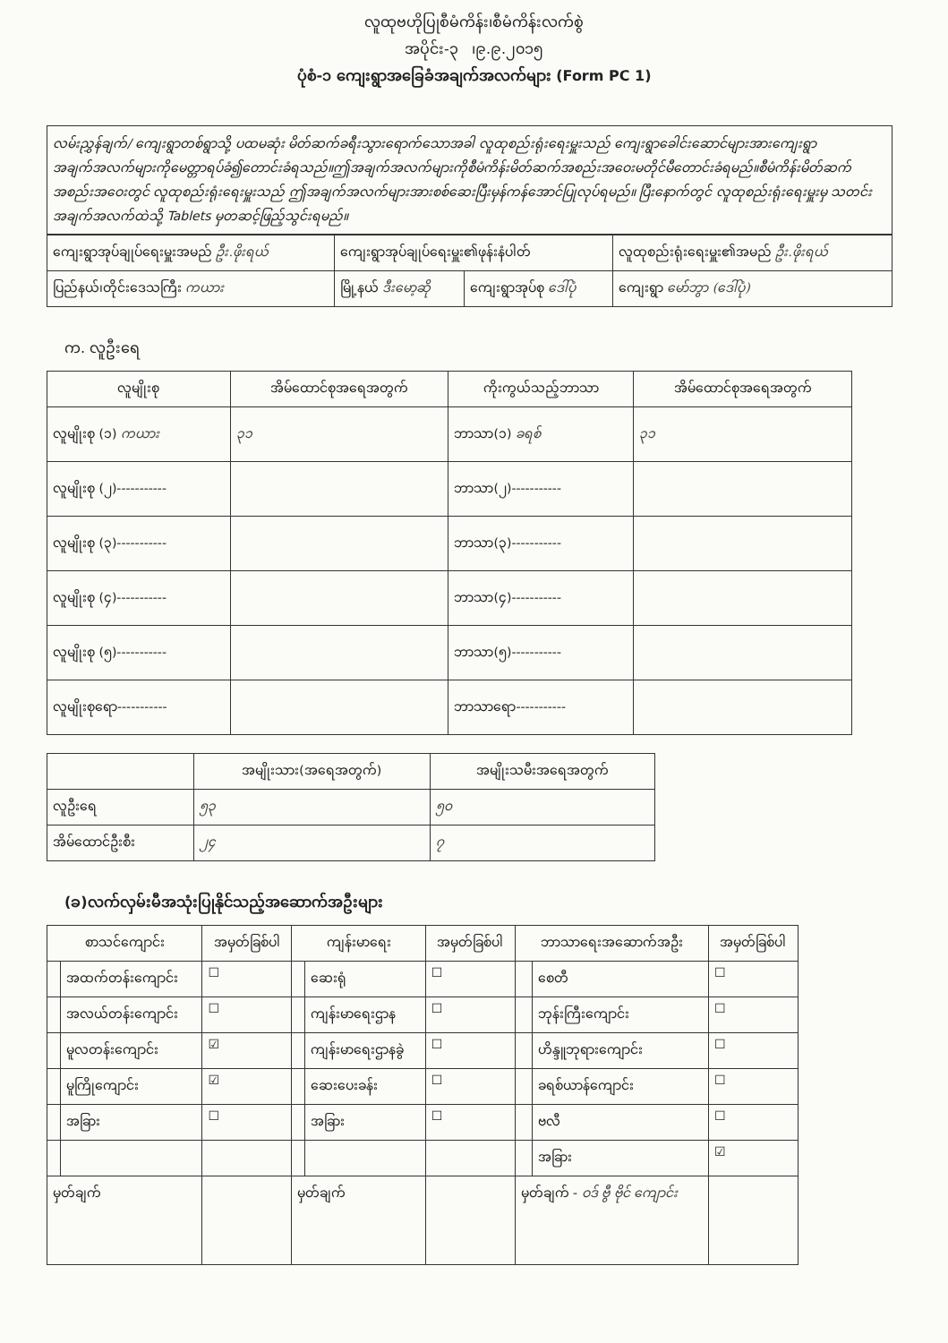လူထုဗဟိုပြုစီမံကိန်း၊စီမံကိန်းလက်စွဲ
အပိုင်း-၃ ၊၉.၉.၂၀၁၅
ပုံစံ-၁ ကျေးရွာအခြေခံအချက်အလက်များ (Form PC 1)
လမ်းညွှန်ချက်/ ကျေးရွာတစ်ရွာသို့ ပထမဆုံး မိတ်ဆက်ခရီးသွားရောက်သောအခါ လူထုစည်းရုံးရေးမှူးသည် ကျေးရွာခေါင်းဆောင်များအားကျေးရွာအချက်အလက်များကိုမေတ္တာရပ်ခံ၍တောင်းခံရသည်။ဤအချက်အလက်များကိုစီမံကိန်းမိတ်ဆက်အစည်းအဝေးမတိုင်မီတောင်းခံရမည်။စီမံကိန်းမိတ်ဆက်အစည်းအဝေးတွင် လူထုစည်းရုံးရေးမှူးသည် ဤအချက်အလက်များအားစစ်ဆေးပြီးမှန်ကန်အောင်ပြုလုပ်ရမည်။ ပြီးနောက်တွင် လူထုစည်းရုံးရေးမှူးမှ သတင်းအချက်အလက်ထဲသို့ Tablets မှတဆင့်ဖြည့်သွင်းရမည်။
| ကျေးရွာအုပ်ချုပ်ရေးမှူးအမည် ဦး.ဖိုးရယ် | ကျေးရွာအုပ်ချုပ်ရေးမှူး၏ဖုန်းနံပါတ် | | လူထုစည်းရုံးရေးမှူး၏အမည် ဦး.ဖိုးရယ် |
| ပြည်နယ်၊တိုင်းဒေသကြီး ကယား | မြို့နယ် ဒီးမော့ဆို | ကျေးရွာအုပ်စု ဒေါ်ပုံ | ကျေးရွာ မော်ဘွာ (ဒေါ်ပုံ) |
က. လူဦးရေ
| လူမျိုးစု | အိမ်ထောင်စုအရေအတွက် | ကိုးကွယ်သည့်ဘာသာ | အိမ်ထောင်စုအရေအတွက် |
| --- | --- | --- | --- |
| လူမျိုးစု (၁) ကယား | ၃၁ | ဘာသာ(၁) ခရစ် | ၃၁ |
| လူမျိုးစု (၂)----------- | | ဘာသာ(၂)----------- | |
| လူမျိုးစု (၃)----------- | | ဘာသာ(၃)----------- | |
| လူမျိုးစု (၄)----------- | | ဘာသာ(၄)----------- | |
| လူမျိုးစု (၅)----------- | | ဘာသာ(၅)----------- | |
| လူမျိုးစုရော----------- | | ဘာသာရော----------- | |
| | အမျိုးသား(အရေအတွက်) | အမျိုးသမီးအရေအတွက် |
| --- | --- | --- |
| လူဦးရေ | ၅၃ | ၅၀ |
| အိမ်ထောင်ဦးစီး | ၂၄ | ၇ |
(ခ)လက်လှမ်းမီအသုံးပြုနိုင်သည့်အဆောက်အဦးများ
| စာသင်ကျောင်း | | အမှတ်ခြစ်ပါ | ကျန်းမာရေး | | အမှတ်ခြစ်ပါ | ဘာသာရေးအဆောက်အဦး | | အမှတ်ခြစ်ပါ |
| --- | --- | --- | --- | --- | --- | --- | --- | --- |
| | အထက်တန်းကျောင်း | ☐ | | ဆေးရုံ | ☐ | | စေတီ | ☐ |
| | အလယ်တန်းကျောင်း | ☐ | | ကျန်းမာရေးဌာန | ☐ | | ဘုန်းကြီးကျောင်း | ☐ |
| | မူလတန်းကျောင်း | ☑ | | ကျန်းမာရေးဌာနခွဲ | ☐ | | ဟိန္ဒူဘုရားကျောင်း | ☐ |
| | မူကြိုကျောင်း | ☑ | | ဆေးပေးခန်း | ☐ | | ခရစ်ယာန်ကျောင်း | ☐ |
| | အခြား | ☐ | | အခြား | ☐ | | ဗလီ | ☐ |
| | | | | | | | အခြား | ☑ |
| မှတ်ချက် | | | မှတ်ချက် | | | မှတ်ချက် - ဝဒ် ဗွီ ဗိုင် ကျောင်း | | |